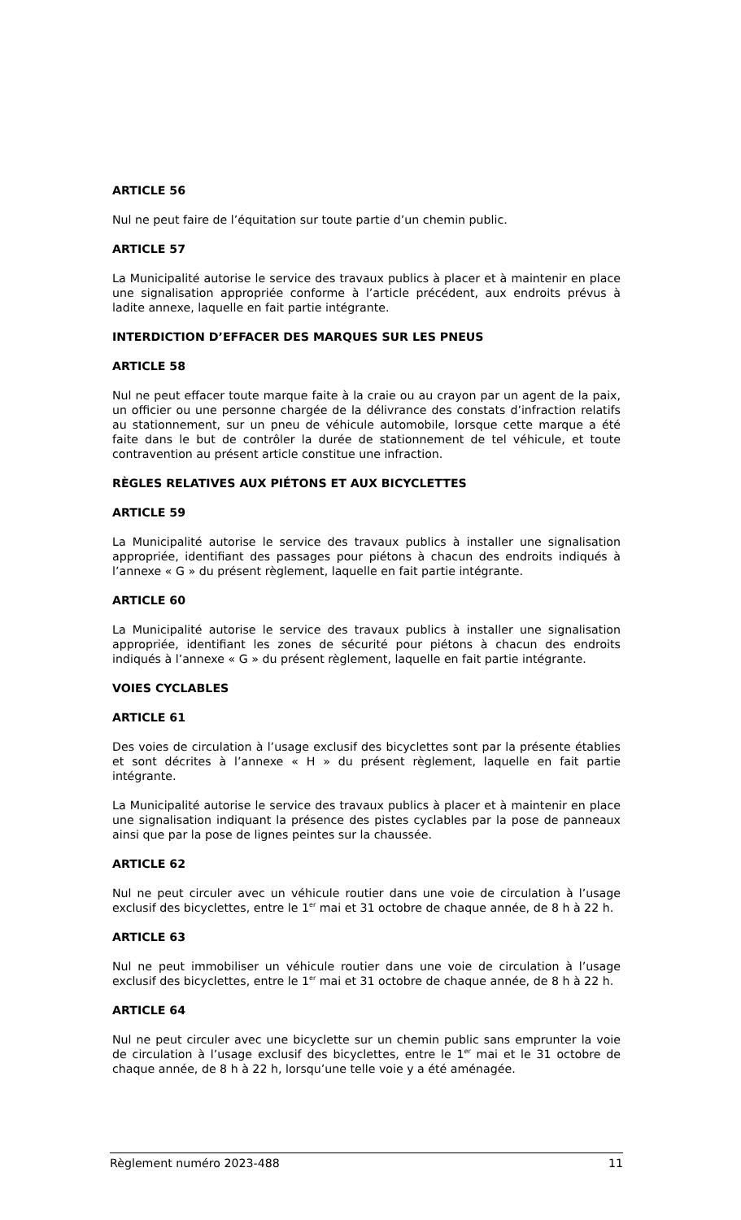ARTICLE 56
Nul ne peut faire de l’équitation sur toute partie d’un chemin public.
ARTICLE 57
La Municipalité autorise le service des travaux publics à placer et à maintenir en place une signalisation appropriée conforme à l’article précédent, aux endroits prévus à ladite annexe, laquelle en fait partie intégrante.
INTERDICTION D’EFFACER DES MARQUES SUR LES PNEUS
ARTICLE 58
Nul ne peut effacer toute marque faite à la craie ou au crayon par un agent de la paix, un officier ou une personne chargée de la délivrance des constats d’infraction relatifs au stationnement, sur un pneu de véhicule automobile, lorsque cette marque a été faite dans le but de contrôler la durée de stationnement de tel véhicule, et toute contravention au présent article constitue une infraction.
RÈGLES RELATIVES AUX PIÉTONS ET AUX BICYCLETTES
ARTICLE 59
La Municipalité autorise le service des travaux publics à installer une signalisation appropriée, identifiant des passages pour piétons à chacun des endroits indiqués à l’annexe « G » du présent règlement, laquelle en fait partie intégrante.
ARTICLE 60
La Municipalité autorise le service des travaux publics à installer une signalisation appropriée, identifiant les zones de sécurité pour piétons à chacun des endroits indiqués à l’annexe « G » du présent règlement, laquelle en fait partie intégrante.
VOIES CYCLABLES
ARTICLE 61
Des voies de circulation à l’usage exclusif des bicyclettes sont par la présente établies et sont décrites à l’annexe « H » du présent règlement, laquelle en fait partie intégrante.
La Municipalité autorise le service des travaux publics à placer et à maintenir en place une signalisation indiquant la présence des pistes cyclables par la pose de panneaux ainsi que par la pose de lignes peintes sur la chaussée.
ARTICLE 62
Nul ne peut circuler avec un véhicule routier dans une voie de circulation à l’usage exclusif des bicyclettes, entre le 1<sup>er</sup> mai et 31 octobre de chaque année, de 8 h à 22 h.
ARTICLE 63
Nul ne peut immobiliser un véhicule routier dans une voie de circulation à l’usage exclusif des bicyclettes, entre le 1<sup>er</sup> mai et 31 octobre de chaque année, de 8 h à 22 h.
ARTICLE 64
Nul ne peut circuler avec une bicyclette sur un chemin public sans emprunter la voie de circulation à l’usage exclusif des bicyclettes, entre le 1<sup>er</sup> mai et le 31 octobre de chaque année, de 8 h à 22 h, lorsqu’une telle voie y a été aménagée.
Règlement numéro 2023-488 11